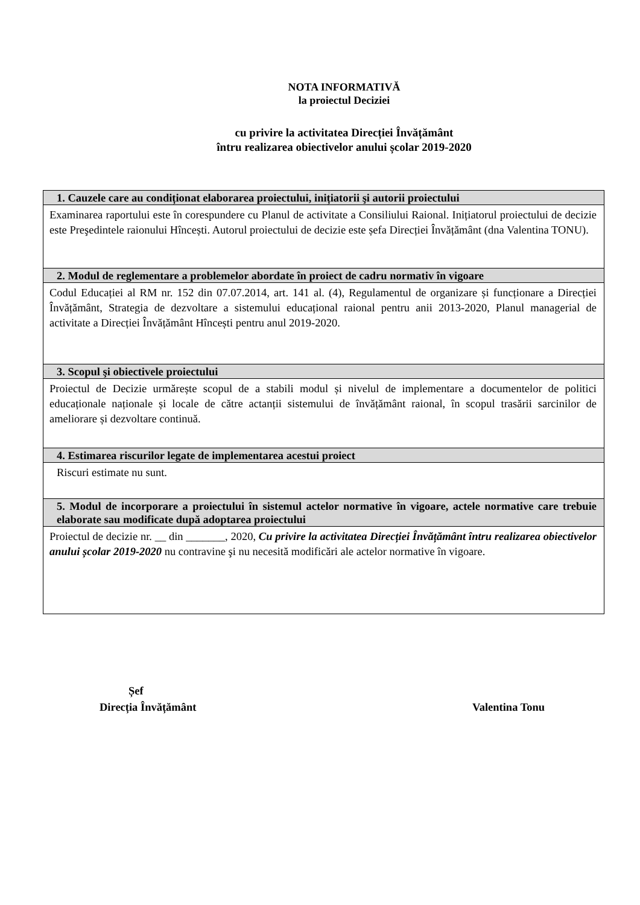NOTA INFORMATIVĂ
la proiectul Deciziei
cu privire la activitatea Direcției Învățământ
întru realizarea obiectivelor anului școlar 2019-2020
| 1. Cauzele care au condiționat elaborarea proiectului, inițiatorii şi autorii proiectului |
| --- |
| Examinarea raportului este în corespundere cu Planul de activitate a Consiliului Raional. Inițiatorul proiectului de decizie este Preşedintele raionului Hîncești. Autorul proiectului de decizie este șefa Direcției Învățământ (dna Valentina TONU). |
| 2. Modul de reglementare a problemelor abordate în proiect de cadru normativ în vigoare |
| Codul Educației al RM nr. 152 din 07.07.2014, art. 141 al. (4), Regulamentul de organizare și funcționare a Direcției Învățământ, Strategia de dezvoltare a sistemului educațional raional pentru anii 2013-2020, Planul managerial de activitate a Direcției Învățământ Hîncești pentru anul 2019-2020. |
| 3. Scopul şi obiectivele proiectului |
| Proiectul de Decizie urmărește scopul de a stabili modul și nivelul de implementare a documentelor de politici educaționale naționale și locale de către actanții sistemului de învățământ raional, în scopul trasării sarcinilor de ameliorare și dezvoltare continuă. |
| 4. Estimarea riscurilor legate de implementarea acestui proiect |
| Riscuri estimate nu sunt. |
| 5. Modul de incorporare a proiectului în sistemul actelor normative în vigoare, actele normative care trebuie elaborate sau modificate după adoptarea proiectului |
| Proiectul de decizie nr. __ din _______, 2020, Cu privire la activitatea Direcției Învățământ întru realizarea obiectivelor anului școlar 2019-2020 nu contravine şi nu necesită modificări ale actelor normative în vigoare. |
Șef
Direcția Învățământ
Valentina Tonu